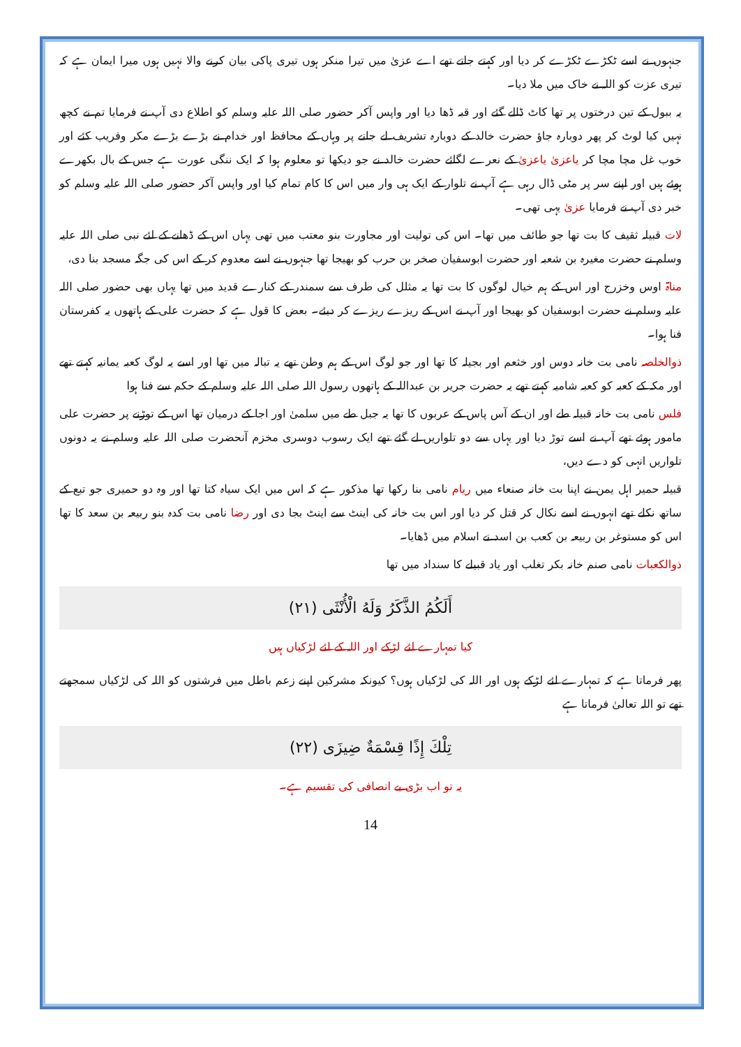جنہوں نے اسے ٹکڑے ٹکڑے کر دیا اور کہتے جاتے تھے اے عزیٰ میں تیرا منکر ہوں تیری پاکی بیان کرنے والا نہیں ہوں میرا ایمان ہے کہ تیری عزت کو اللہ نے خاک میں ملا دیا۔
یہ ببول کے تین درختوں پر تھا کاٹ ڈالے گئے اور قبہ ڈھا دیا اور واپس آکر حضور صلی اللہ علیہ وسلم کو اطلاع دی آپ نے فرمایا تم نے کچھ نہیں کیا لوٹ کر پھر دوبارہ جاؤ حضرت خالد کے دوبارہ تشریف لے جانے پر وہاں کے محافظ اور خدام نے بڑے بڑے مکر وفریب کئے اور خوب غل مچا مچا کر یاعزیٰ یاعزیٰ کے نعرے لگائے حضرت خالد نے جو دیکھا تو معلوم ہوا کہ ایک ننگی عورت ہے جس کے بال بکھرے ہوئے ہیں اور اپنے سر پر مٹی ڈال رہی ہے آپ نے تلوار کے ایک ہی وار میں اس کا کام تمام کیا اور واپس آکر حضور صلی اللہ علیہ وسلم کو خبر دی آپ نے فرمایا عزیٰ یہی تھی۔
لات قبیلہ ثقیف کا بت تھا جو طائف میں تھا۔ اس کی تولیت اور مجاورت بنو معتب میں تھی یہاں اس کے ڈھانے کے لئے نبی صلی اللہ علیہ وسلم نے حضرت مغیرہ بن شعبہ اور حضرت ابوسفیان صخر بن حرب کو بھیجا تھا جنہوں نے اسے معدوم کر کے اس کی جگہ مسجد بنا دی،
مناۃ اوس وخزرج اور اس کے ہم خیال لوگوں کا بت تھا یہ مثلل کی طرف سے سمندر کے کنارے قدید میں تھا یہاں بھی حضور صلی اللہ علیہ وسلم نے حضرت ابوسفیان کو بھیجا اور آپ نے اس کے ریزے ریزے کر دیئے۔ بعض کا قول ہے کہ حضرت علی کے ہاتھوں یہ کفرستان فنا ہوا۔
ذوالخلصہ نامی بت خانہ دوس اور خثعم اور بجیلہ کا تھا اور جو لوگ اس کے ہم وطن تھے یہ تبالہ میں تھا اور اسے یہ لوگ کعبہ یمانیہ کہتے تھے اور مکہ کے کعبہ کو کعبہ شامیہ کہتے تھے یہ حضرت جریر بن عبداللہ کے ہاتھوں رسول اللہ صلی اللہ علیہ وسلم کے حکم سے فنا ہوا
فلس نامی بت خانہ قبیلہ طے اور ان کے آس پاس کے عربوں کا تھا یہ جبل طے میں سلمیٰ اور اجا کے درمیان تھا اس کے توڑنے پر حضرت علی مامور ہوئے تھے آپ نے اسے توڑ دیا اور یہاں سے دو تلواریں لے گئے تھے ایک رسوب دوسری مخزم آنحضرت صلی اللہ علیہ وسلم نے یہ دونوں تلواریں انہی کو دے دیں،
قبیلہ حمیر اہل یمن نے اپنا بت خانہ صنعاء میں ریام نامی بنا رکھا تھا مذکور ہے کہ اس میں ایک سیاہ کتا تھا اور وہ دو حمیری جو تبع کے ساتھ نکلے تھے انہوں نے اسے نکال کر قتل کر دیا اور اس بت خانہ کی اینٹ سے اینٹ بجا دی اور رضا نامی بت کدہ بنو ربیعہ بن سعد کا تھا اس کو مستوغر بن ربیعہ بن کعب بن اسد نے اسلام میں ڈھایا۔
ذوالکعبات نامی صنم خانہ بکر تغلب اور یاد قبیلے کا سنداد میں تھا
أَلَكُمُ الذَّكَرُ وَلَهُ الْأُنْثَى (٢١)
کیا تمہارے لئے لڑکے اور اللہ کے لئے لڑکیاں ہیں
پھر فرماتا ہے کہ تمہارے لئے لڑکے ہوں اور اللہ کی لڑکیاں ہوں؟ کیونکہ مشرکین اپنے زعم باطل میں فرشتوں کو اللہ کی لڑکیاں سمجھتے تھے تو اللہ تعالیٰ فرماتا ہے
تِلْكَ إِذًا قِسْمَةٌ ضِيزَى (٢٢)
یہ تو اب بڑی بے انصافی کی تقسیم ہے۔
14